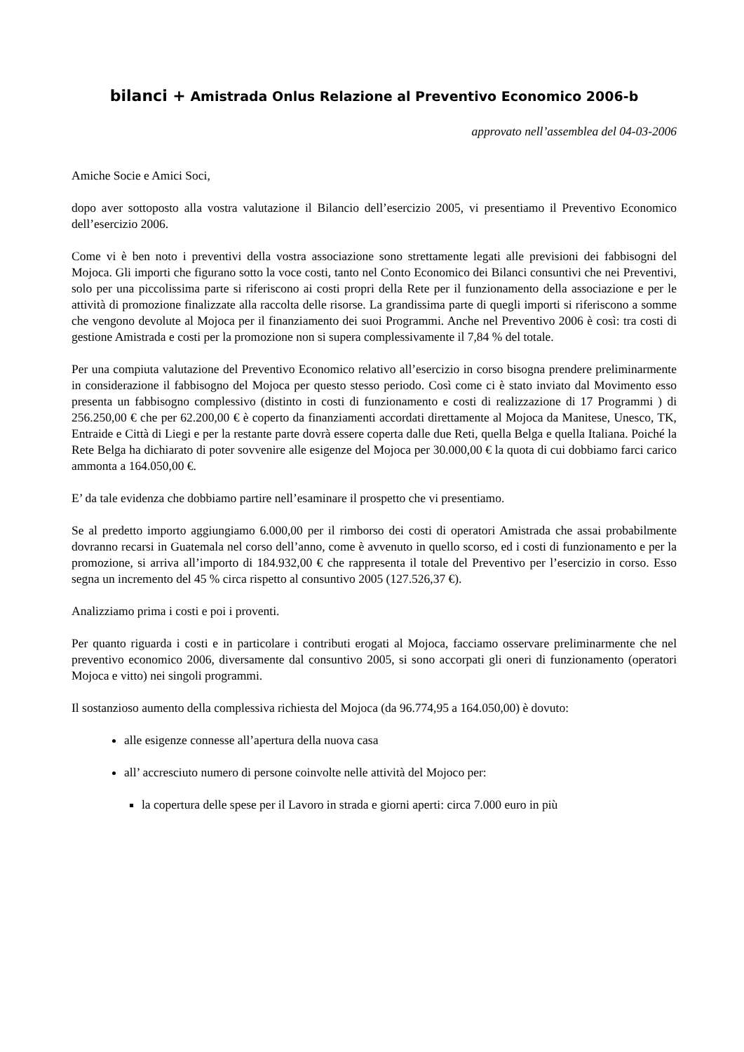bilanci + Amistrada Onlus Relazione al Preventivo Economico 2006-b
approvato nell’assemblea del 04-03-2006
Amiche Socie e Amici Soci,
dopo aver sottoposto alla vostra valutazione il Bilancio dell’esercizio 2005, vi presentiamo il Preventivo Economico dell’esercizio 2006.
Come vi è ben noto i preventivi della vostra associazione sono strettamente legati alle previsioni dei fabbisogni del Mojoca. Gli importi che figurano sotto la voce costi, tanto nel Conto Economico dei Bilanci consuntivi che nei Preventivi, solo per una piccolissima parte si riferiscono ai costi propri della Rete per il funzionamento della associazione e per le attività di promozione finalizzate alla raccolta delle risorse. La grandissima parte di quegli importi si riferiscono a somme che vengono devolute al Mojoca per il finanziamento dei suoi Programmi. Anche nel Preventivo 2006 è così: tra costi di gestione Amistrada e costi per la promozione non si supera complessivamente il 7,84 % del totale.
Per una compiuta valutazione del Preventivo Economico relativo all’esercizio in corso bisogna prendere preliminarmente in considerazione il fabbisogno del Mojoca per questo stesso periodo. Così come ci è stato inviato dal Movimento esso presenta un fabbisogno complessivo (distinto in costi di funzionamento e costi di realizzazione di 17 Programmi ) di 256.250,00 € che per 62.200,00 € è coperto da finanziamenti accordati direttamente al Mojoca da Manitese, Unesco, TK, Entraide e Città di Liegi e per la restante parte dovrà essere coperta dalle due Reti, quella Belga e quella Italiana. Poiché la Rete Belga ha dichiarato di poter sovvenire alle esigenze del Mojoca per 30.000,00 € la quota di cui dobbiamo farci carico ammonta a 164.050,00 €.
E’ da tale evidenza che dobbiamo partire nell’esaminare il prospetto che vi presentiamo.
Se al predetto importo aggiungiamo 6.000,00 per il rimborso dei costi di operatori Amistrada che assai probabilmente dovranno recarsi in Guatemala nel corso dell’anno, come è avvenuto in quello scorso, ed i costi di funzionamento e per la promozione, si arriva all’importo di 184.932,00 € che rappresenta il totale del Preventivo per l’esercizio in corso. Esso segna un incremento del 45 % circa rispetto al consuntivo 2005 (127.526,37 €).
Analizziamo prima i costi e poi i proventi.
Per quanto riguarda i costi e in particolare i contributi erogati al Mojoca, facciamo osservare preliminarmente che nel preventivo economico 2006, diversamente dal consuntivo 2005, si sono accorpati gli oneri di funzionamento (operatori Mojoca e vitto) nei singoli programmi.
Il sostanzioso aumento della complessiva richiesta del Mojoca (da 96.774,95 a 164.050,00) è dovuto:
alle esigenze connesse all’apertura della nuova casa
all’ accresciuto numero di persone coinvolte nelle attività del Mojoco per:
la copertura delle spese per il Lavoro in strada e giorni aperti: circa 7.000 euro in più